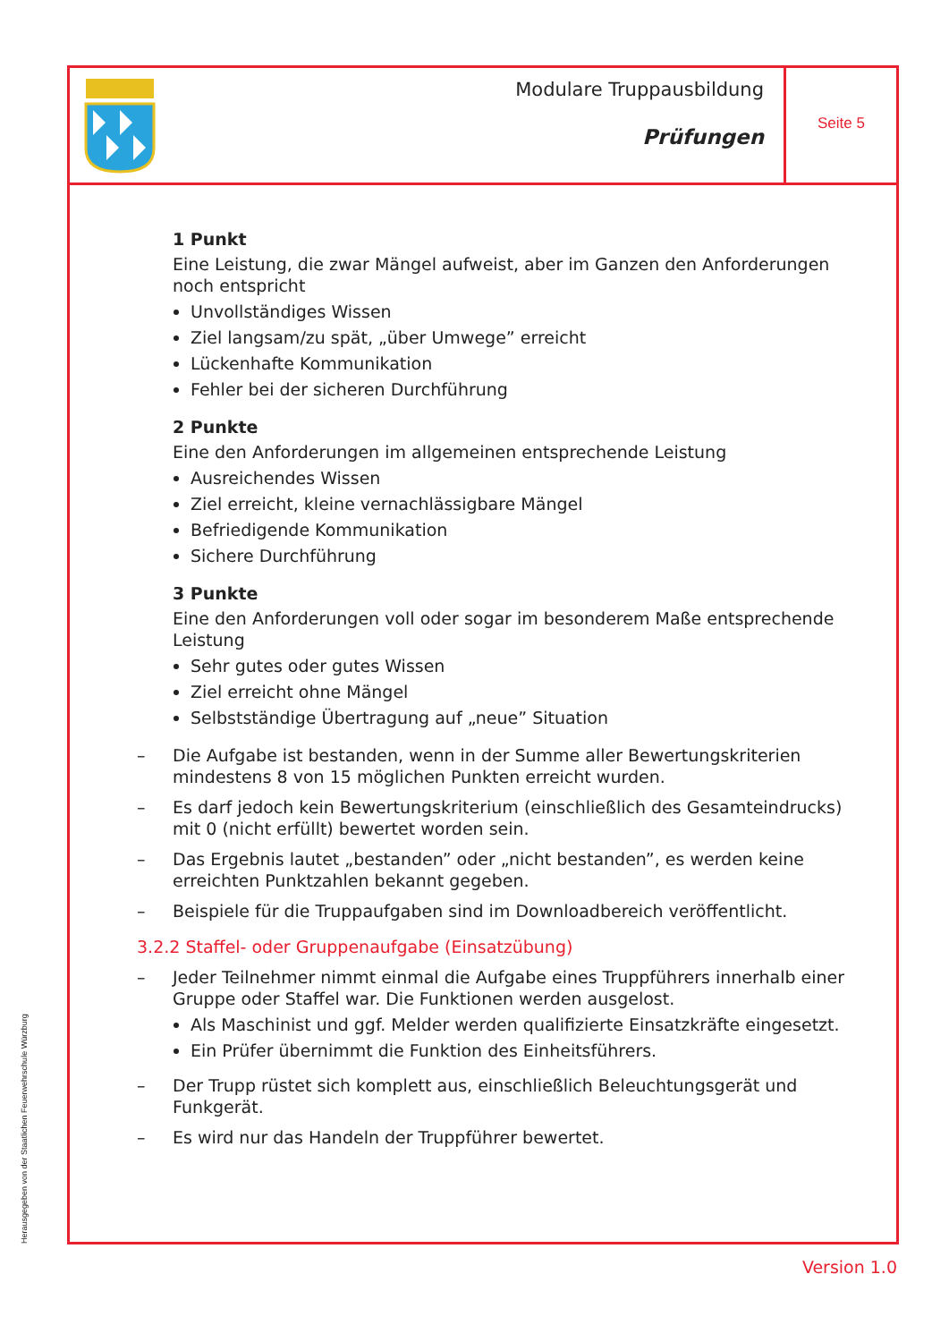Modulare Truppausbildung
Prüfungen
Seite 5
1 Punkt
Eine Leistung, die zwar Mängel aufweist, aber im Ganzen den Anforderungen noch entspricht
Unvollständiges Wissen
Ziel langsam/zu spät, „über Umwege” erreicht
Lückenhafte Kommunikation
Fehler bei der sicheren Durchführung
2 Punkte
Eine den Anforderungen im allgemeinen entsprechende Leistung
Ausreichendes Wissen
Ziel erreicht, kleine vernachlässigbare Mängel
Befriedigende Kommunikation
Sichere Durchführung
3 Punkte
Eine den Anforderungen voll oder sogar im besonderem Maße entsprechende Leistung
Sehr gutes oder gutes Wissen
Ziel erreicht ohne Mängel
Selbstständige Übertragung auf „neue” Situation
– Die Aufgabe ist bestanden, wenn in der Summe aller Bewertungskriterien mindestens 8 von 15 möglichen Punkten erreicht wurden.
– Es darf jedoch kein Bewertungskriterium (einschließlich des Gesamteindrucks) mit 0 (nicht erfüllt) bewertet worden sein.
– Das Ergebnis lautet „bestanden” oder „nicht bestanden”, es werden keine erreichten Punktzahlen bekannt gegeben.
– Beispiele für die Truppaufgaben sind im Downloadbereich veröffentlicht.
3.2.2 Staffel- oder Gruppenaufgabe (Einsatzübung)
– Jeder Teilnehmer nimmt einmal die Aufgabe eines Truppführers innerhalb einer Gruppe oder Staffel war. Die Funktionen werden ausgelost.
Als Maschinist und ggf. Melder werden qualifizierte Einsatzkräfte eingesetzt.
Ein Prüfer übernimmt die Funktion des Einheitsführers.
– Der Trupp rüstet sich komplett aus, einschließlich Beleuchtungsgerät und Funkgerät.
– Es wird nur das Handeln der Truppführer bewertet.
Herausgegeben von der Staatlichen Feuerwehrschule Würzburg
Version 1.0